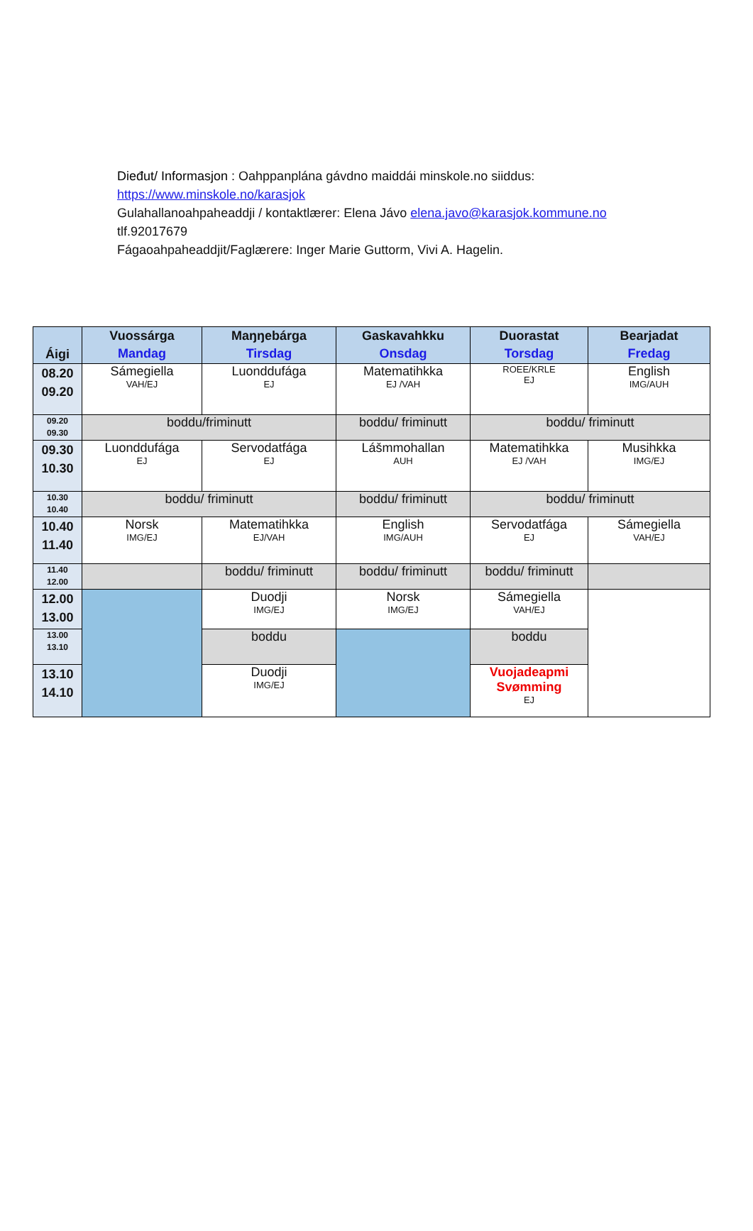Dieđut/ Informasjon : Oahppanplána gávdno maiddái minskole.no siiddus:
https://www.minskole.no/karasjok
Gulahallanoahpaheaddji / kontaktlærer: Elena Jávo elena.javo@karasjok.kommune.no
tlf.92017679
Fágaoahpaheaddjit/Faglærere: Inger Marie Guttorm, Vivi A. Hagelin.
| Áigi | Vuossárga Mandag | Maŋŋebárga Tirsdag | Gaskavahkku Onsdag | Duorastat Torsdag | Bearjadat Fredag |
| --- | --- | --- | --- | --- | --- |
| 08.20 09.20 | Sámegiella VAH/EJ | Luonddufága EJ | Matematihkka EJ /VAH | ROEE/KRLE EJ | English IMG/AUH |
| 09.20 09.30 | boddu/friminutt | | boddu/ friminutt | boddu/ friminutt | |
| 09.30 10.30 | Luonddufága EJ | Servodatfága EJ | Lášmmohallan AUH | Matematihkka EJ /VAH | Musihkka IMG/EJ |
| 10.30 10.40 | boddu/ friminutt | | boddu/ friminutt | boddu/ friminutt | |
| 10.40 11.40 | Norsk IMG/EJ | Matematihkka EJ/VAH | English IMG/AUH | Servodatfága EJ | Sámegiella VAH/EJ |
| 11.40 12.00 | | boddu/ friminutt | boddu/ friminutt | boddu/ friminutt | |
| 12.00 13.00 | | Duodji IMG/EJ | Norsk IMG/EJ | Sámegiella VAH/EJ | |
| 13.00 13.10 | | boddu | | boddu | |
| 13.10 14.10 | | Duodji IMG/EJ | | Vuojadeapmi Svømming EJ | |